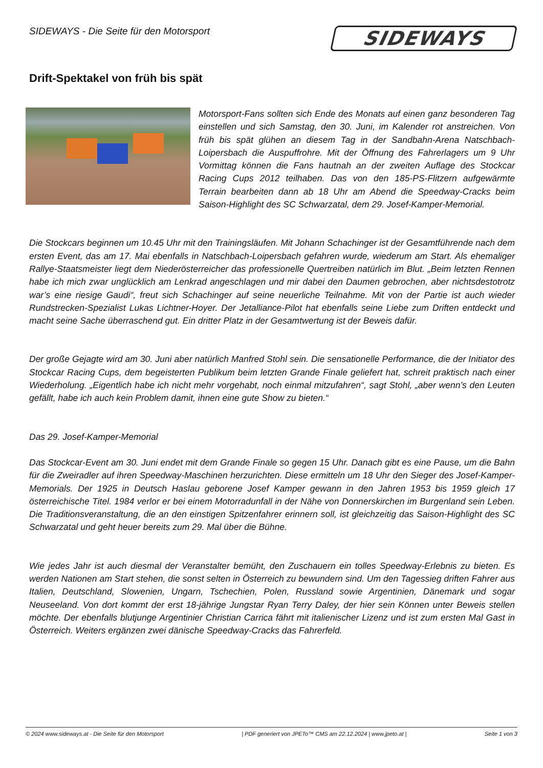SIDEWAYS - Die Seite für den Motorsport
SIDEWAYS
Drift-Spektakel von früh bis spät
Motorsport-Fans sollten sich Ende des Monats auf einen ganz besonderen Tag einstellen und sich Samstag, den 30. Juni, im Kalender rot anstreichen. Von früh bis spät glühen an diesem Tag in der Sandbahn-Arena Natschbach-Loipersbach die Auspuffrohre. Mit der Öffnung des Fahrerlagers um 9 Uhr Vormittag können die Fans hautnah an der zweiten Auflage des Stockcar Racing Cups 2012 teilhaben. Das von den 185-PS-Flitzern aufgewärmte Terrain bearbeiten dann ab 18 Uhr am Abend die Speedway-Cracks beim Saison-Highlight des SC Schwarzatal, dem 29. Josef-Kamper-Memorial.
Die Stockcars beginnen um 10.45 Uhr mit den Trainingsläufen. Mit Johann Schachinger ist der Gesamtführende nach dem ersten Event, das am 17. Mai ebenfalls in Natschbach-Loipersbach gefahren wurde, wiederum am Start. Als ehemaliger Rallye-Staatsmeister liegt dem Niederösterreicher das professionelle Quertreiben natürlich im Blut. „Beim letzten Rennen habe ich mich zwar unglücklich am Lenkrad angeschlagen und mir dabei den Daumen gebrochen, aber nichtsdestotrotz war’s eine riesige Gaudi“, freut sich Schachinger auf seine neuerliche Teilnahme. Mit von der Partie ist auch wieder Rundstrecken-Spezialist Lukas Lichtner-Hoyer. Der Jetalliance-Pilot hat ebenfalls seine Liebe zum Driften entdeckt und macht seine Sache überraschend gut. Ein dritter Platz in der Gesamtwertung ist der Beweis dafür.
Der große Gejagte wird am 30. Juni aber natürlich Manfred Stohl sein. Die sensationelle Performance, die der Initiator des Stockcar Racing Cups, dem begeisterten Publikum beim letzten Grande Finale geliefert hat, schreit praktisch nach einer Wiederholung. „Eigentlich habe ich nicht mehr vorgehabt, noch einmal mitzufahren“, sagt Stohl, „aber wenn’s den Leuten gefällt, habe ich auch kein Problem damit, ihnen eine gute Show zu bieten.“
Das 29. Josef-Kamper-Memorial
Das Stockcar-Event am 30. Juni endet mit dem Grande Finale so gegen 15 Uhr. Danach gibt es eine Pause, um die Bahn für die Zweiradler auf ihren Speedway-Maschinen herzurichten. Diese ermitteln um 18 Uhr den Sieger des Josef-Kamper-Memorials. Der 1925 in Deutsch Haslau geborene Josef Kamper gewann in den Jahren 1953 bis 1959 gleich 17 österreichische Titel. 1984 verlor er bei einem Motorradunfall in der Nähe von Donnerskirchen im Burgenland sein Leben. Die Traditionsveranstaltung, die an den einstigen Spitzenfahrer erinnern soll, ist gleichzeitig das Saison-Highlight des SC Schwarzatal und geht heuer bereits zum 29. Mal über die Bühne.
Wie jedes Jahr ist auch diesmal der Veranstalter bemüht, den Zuschauern ein tolles Speedway-Erlebnis zu bieten. Es werden Nationen am Start stehen, die sonst selten in Österreich zu bewundern sind. Um den Tagessieg driften Fahrer aus Italien, Deutschland, Slowenien, Ungarn, Tschechien, Polen, Russland sowie Argentinien, Dänemark und sogar Neuseeland. Von dort kommt der erst 18-jährige Jungstar Ryan Terry Daley, der hier sein Können unter Beweis stellen möchte. Der ebenfalls blutjunge Argentinier Christian Carrica fährt mit italienischer Lizenz und ist zum ersten Mal Gast in Österreich. Weiters ergänzen zwei dänische Speedway-Cracks das Fahrerfeld.
© 2024 www.sideways.at - Die Seite für den Motorsport | PDF generiert von JPETo™ CMS am 22.12.2024 | www.jpeto.at | Seite 1 von 3